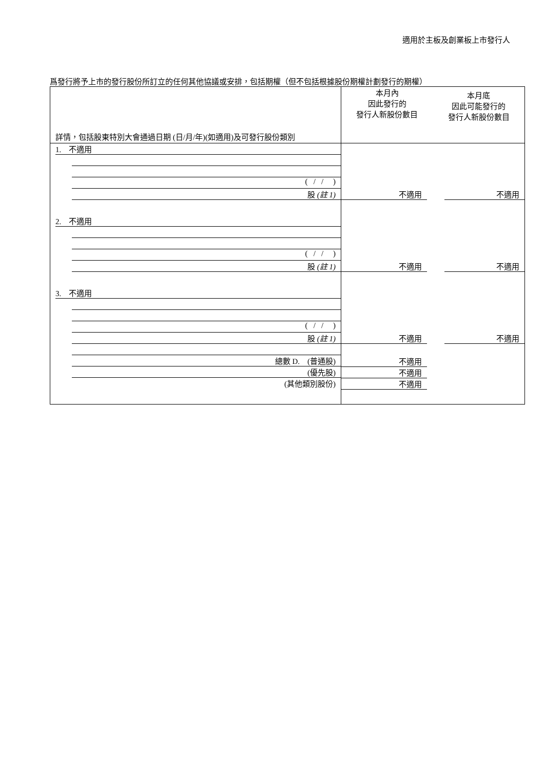適用於主板及創業板上市發行人
爲發行將予上市的發行股份所訂立的任何其他協議或安排，包括期權（但不包括根據股份期權計劃發行的期權）
| 詳情，包括股東特別大會通過日期 (日/月/年)(如適用)及可發行股份類別 | 本月內 因此發行的 發行人新股份數目 | 本月底 因此可能發行的 發行人新股份數目 |
| --- | --- | --- |
| 1. 不適用 ( / / ) 股 (註 1) | 不適用 | 不適用 |
| 2. 不適用 ( / / ) 股 (註 1) | 不適用 | 不適用 |
| 3. 不適用 ( / / ) 股 (註 1) | 不適用 | 不適用 |
| 總數 D. (普通股) (優先股) (其他類別股份) | 不適用 不適用 不適用 | |